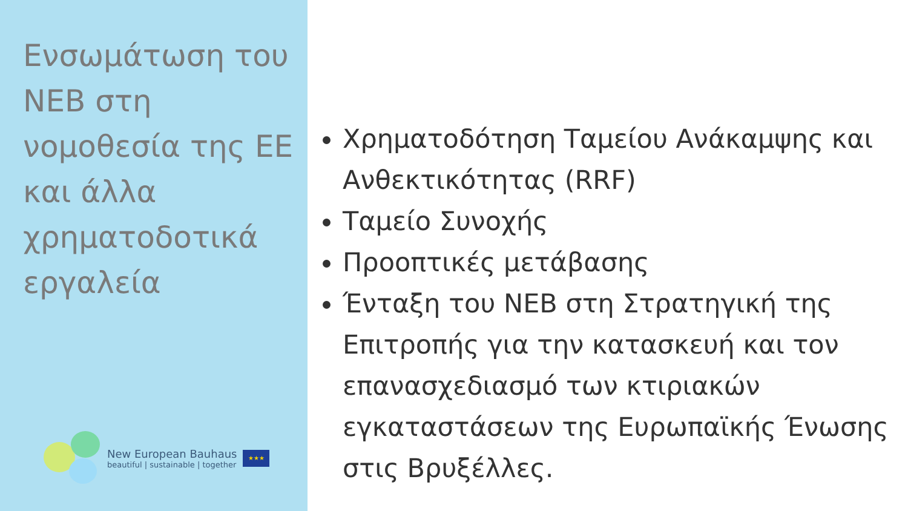Ενσωμάτωση του NEB στη νομοθεσία της ΕΕ και άλλα χρηματοδοτικά εργαλεία
New European Bauhaus
beautiful | sustainable | together
★★★
Χρηματοδότηση Ταμείου Ανάκαμψης και Ανθεκτικότητας (RRF)
Ταμείο Συνοχής
Προοπτικές μετάβασης
Ένταξη του NEB στη Στρατηγική της Επιτροπής για την κατασκευή και τον επανασχεδιασμό των κτιριακών εγκαταστάσεων της Ευρωπαϊκής Ένωσης στις Βρυξέλλες.